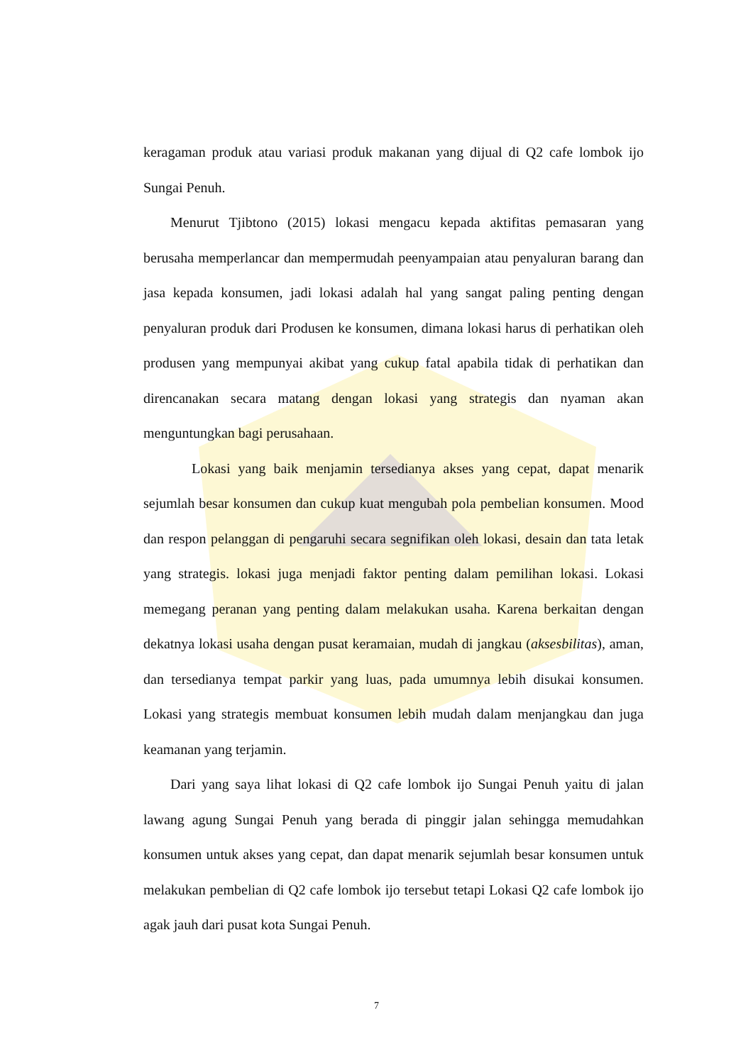keragaman produk atau variasi produk makanan yang dijual di Q2 cafe lombok ijo Sungai Penuh.
Menurut Tjibtono (2015) lokasi mengacu kepada aktifitas pemasaran yang berusaha memperlancar dan mempermudah peenyampaian atau penyaluran barang dan jasa kepada konsumen, jadi lokasi adalah hal yang sangat paling penting dengan penyaluran produk dari Produsen ke konsumen, dimana lokasi harus di perhatikan oleh produsen yang mempunyai akibat yang cukup fatal apabila tidak di perhatikan dan direncanakan secara matang dengan lokasi yang strategis dan nyaman akan menguntungkan bagi perusahaan.
Lokasi yang baik menjamin tersedianya akses yang cepat, dapat menarik sejumlah besar konsumen dan cukup kuat mengubah pola pembelian konsumen. Mood dan respon pelanggan di pengaruhi secara segnifikan oleh lokasi, desain dan tata letak yang strategis. lokasi juga menjadi faktor penting dalam pemilihan lokasi. Lokasi memegang peranan yang penting dalam melakukan usaha. Karena berkaitan dengan dekatnya lokasi usaha dengan pusat keramaian, mudah di jangkau (aksesbilitas), aman, dan tersedianya tempat parkir yang luas, pada umumnya lebih disukai konsumen. Lokasi yang strategis membuat konsumen lebih mudah dalam menjangkau dan juga keamanan yang terjamin.
Dari yang saya lihat lokasi di Q2 cafe lombok ijo Sungai Penuh yaitu di jalan lawang agung Sungai Penuh yang berada di pinggir jalan sehingga memudahkan konsumen untuk akses yang cepat, dan dapat menarik sejumlah besar konsumen untuk melakukan pembelian di Q2 cafe lombok ijo tersebut tetapi Lokasi Q2 cafe lombok ijo agak jauh dari pusat kota Sungai Penuh.
7